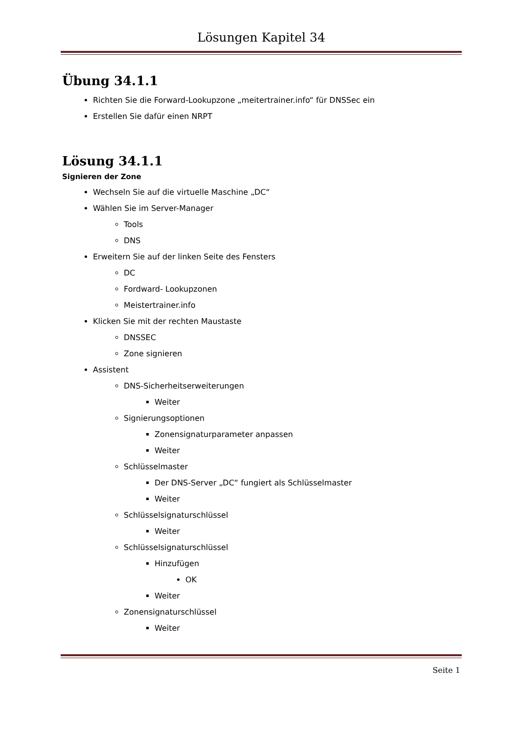Lösungen Kapitel 34
Übung 34.1.1
Richten Sie die Forward-Lookupzone „meitertrainer.info“ für DNSSec ein
Erstellen Sie dafür einen NRPT
Lösung 34.1.1
Signieren der Zone
Wechseln Sie auf die virtuelle Maschine „DC“
Wählen Sie im Server-Manager
Tools
DNS
Erweitern Sie auf der linken Seite des Fensters
DC
Fordward- Lookupzonen
Meistertrainer.info
Klicken Sie mit der rechten Maustaste
DNSSEC
Zone signieren
Assistent
DNS-Sicherheitserweiterungen
Weiter
Signierungsoptionen
Zonensignaturparameter anpassen
Weiter
Schlüsselmaster
Der DNS-Server „DC“ fungiert als Schlüsselmaster
Weiter
Schlüsselsignaturschlüssel
Weiter
Schlüsselsignaturschlüssel
Hinzufügen
OK
Weiter
Zonensignaturschlüssel
Weiter
Seite 1